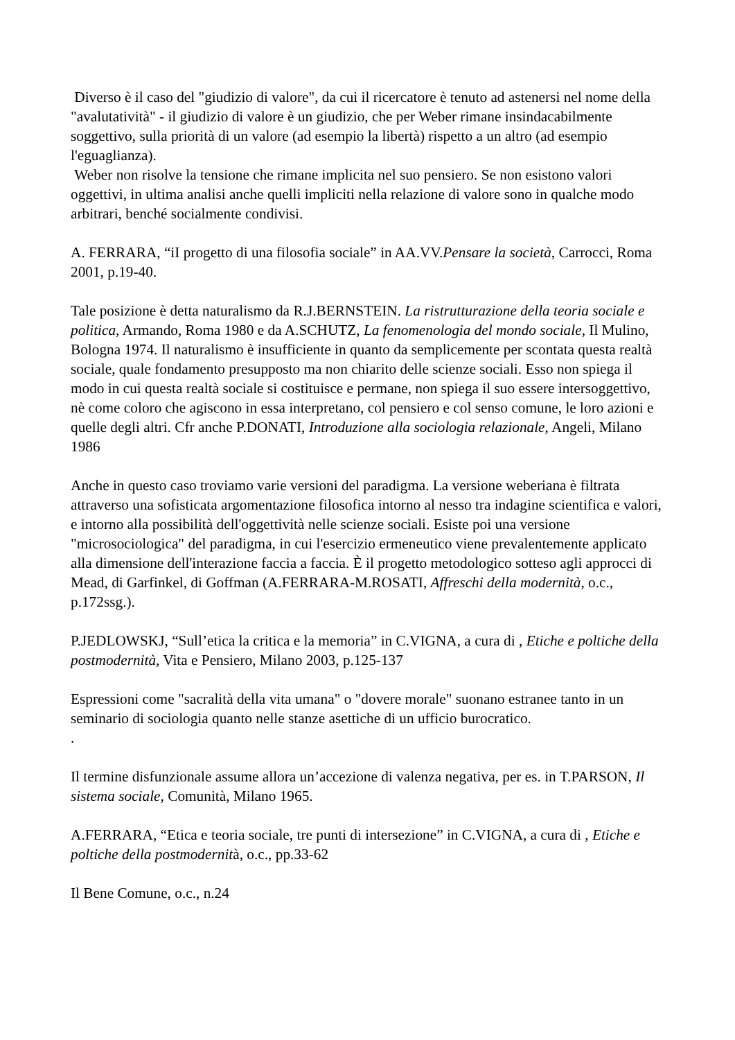Diverso è il caso del "giudizio di valore", da cui il ricercatore è tenuto ad astenersi nel nome della "avalutatività" - il giudizio di valore è un giudizio, che per Weber rimane insindacabilmente soggettivo, sulla priorità di un valore (ad esempio la libertà) rispetto a un altro (ad esempio l'eguaglianza).
Weber non risolve la tensione che rimane implicita nel suo pensiero. Se non esistono valori oggettivi, in ultima analisi anche quelli impliciti nella relazione di valore sono in qualche modo arbitrari, benché socialmente condivisi.
A. FERRARA, “iI progetto di una filosofia sociale” in AA.VV.Pensare la società, Carrocci, Roma 2001, p.19-40.
Tale posizione è detta naturalismo da R.J.BERNSTEIN. La ristrutturazione della teoria sociale e politica, Armando, Roma 1980 e da A.SCHUTZ, La fenomenologia del mondo sociale, Il Mulino, Bologna 1974. Il naturalismo è insufficiente in quanto da semplicemente per scontata questa realtà sociale, quale fondamento presupposto ma non chiarito delle scienze sociali. Esso non spiega il modo in cui questa realtà sociale si costituisce e permane, non spiega il suo essere intersoggettivo, nè come coloro che agiscono in essa interpretano, col pensiero e col senso comune, le loro azioni e quelle degli altri. Cfr anche P.DONATI, Introduzione alla sociologia relazionale, Angeli, Milano 1986
Anche in questo caso troviamo varie versioni del paradigma. La versione weberiana è filtrata attraverso una sofisticata argomentazione filosofica intorno al nesso tra indagine scientifica e valori, e intorno alla possibilità dell'oggettività nelle scienze sociali. Esiste poi una versione "microsociologica" del paradigma, in cui l'esercizio ermeneutico viene prevalentemente applicato alla dimensione dell'interazione faccia a faccia. È il progetto metodologico sotteso agli approcci di Mead, di Garfinkel, di Goffman (A.FERRARA-M.ROSATI, Affreschi della modernità, o.c., p.172ssg.).
P.JEDLOWSKJ, “Sull’etica la critica e la memoria” in C.VIGNA, a cura di , Etiche e poltiche della postmodernità, Vita e Pensiero, Milano 2003, p.125-137
Espressioni come "sacralità della vita umana" o "dovere morale" suonano estranee tanto in un seminario di sociologia quanto nelle stanze asettiche di un ufficio burocratico.
.
Il termine disfunzionale assume allora un’accezione di valenza negativa, per es. in T.PARSON, Il sistema sociale, Comunità, Milano 1965.
A.FERRARA, “Etica e teoria sociale, tre punti di intersezione” in C.VIGNA, a cura di , Etiche e poltiche della postmodernità, o.c., pp.33-62
Il Bene Comune, o.c., n.24